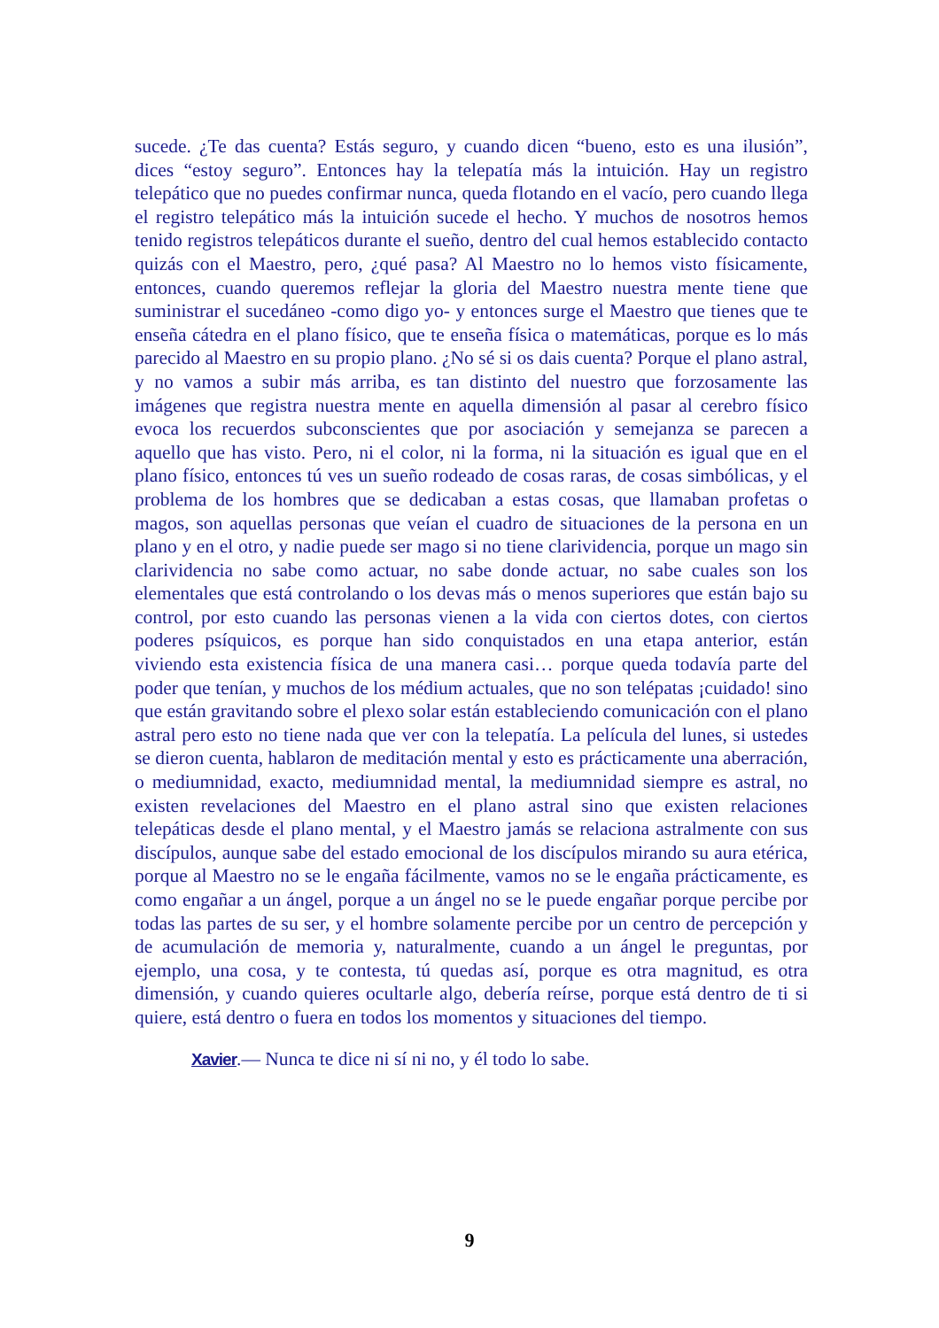sucede. ¿Te das cuenta? Estás seguro, y cuando dicen “bueno, esto es una ilusión”, dices “estoy seguro”. Entonces hay la telepatía más la intuición. Hay un registro telepático que no puedes confirmar nunca, queda flotando en el vacío, pero cuando llega el registro telepático más la intuición sucede el hecho. Y muchos de nosotros hemos tenido registros telepáticos durante el sueño, dentro del cual hemos establecido contacto quizás con el Maestro, pero, ¿qué pasa? Al Maestro no lo hemos visto físicamente, entonces, cuando queremos reflejar la gloria del Maestro nuestra mente tiene que suministrar el sucedáneo -como digo yo- y entonces surge el Maestro que tienes que te enseña cátedra en el plano físico, que te enseña física o matemáticas, porque es lo más parecido al Maestro en su propio plano. ¿No sé si os dais cuenta? Porque el plano astral, y no vamos a subir más arriba, es tan distinto del nuestro que forzosamente las imágenes que registra nuestra mente en aquella dimensión al pasar al cerebro físico evoca los recuerdos subconscientes que por asociación y semejanza se parecen a aquello que has visto. Pero, ni el color, ni la forma, ni la situación es igual que en el plano físico, entonces tú ves un sueño rodeado de cosas raras, de cosas simbólicas, y el problema de los hombres que se dedicaban a estas cosas, que llamaban profetas o magos, son aquellas personas que veían el cuadro de situaciones de la persona en un plano y en el otro, y nadie puede ser mago si no tiene clarividencia, porque un mago sin clarividencia no sabe como actuar, no sabe donde actuar, no sabe cuales son los elementales que está controlando o los devas más o menos superiores que están bajo su control, por esto cuando las personas vienen a la vida con ciertos dotes, con ciertos poderes psíquicos, es porque han sido conquistados en una etapa anterior, están viviendo esta existencia física de una manera casi… porque queda todavía parte del poder que tenían, y muchos de los médium actuales, que no son telépatas ¡cuidado! sino que están gravitando sobre el plexo solar están estableciendo comunicación con el plano astral pero esto no tiene nada que ver con la telepatía. La película del lunes, si ustedes se dieron cuenta, hablaron de meditación mental y esto es prácticamente una aberración, o mediumnidad, exacto, mediumnidad mental, la mediumnidad siempre es astral, no existen revelaciones del Maestro en el plano astral sino que existen relaciones telepáticas desde el plano mental, y el Maestro jamás se relaciona astralmente con sus discípulos, aunque sabe del estado emocional de los discípulos mirando su aura etérica, porque al Maestro no se le engaña fácilmente, vamos no se le engaña prácticamente, es como engañar a un ángel, porque a un ángel no se le puede engañar porque percibe por todas las partes de su ser, y el hombre solamente percibe por un centro de percepción y de acumulación de memoria y, naturalmente, cuando a un ángel le preguntas, por ejemplo, una cosa, y te contesta, tú quedas así, porque es otra magnitud, es otra dimensión, y cuando quieres ocultarle algo, debería reírse, porque está dentro de ti si quiere, está dentro o fuera en todos los momentos y situaciones del tiempo.
Xavier.— Nunca te dice ni sí ni no, y él todo lo sabe.
9